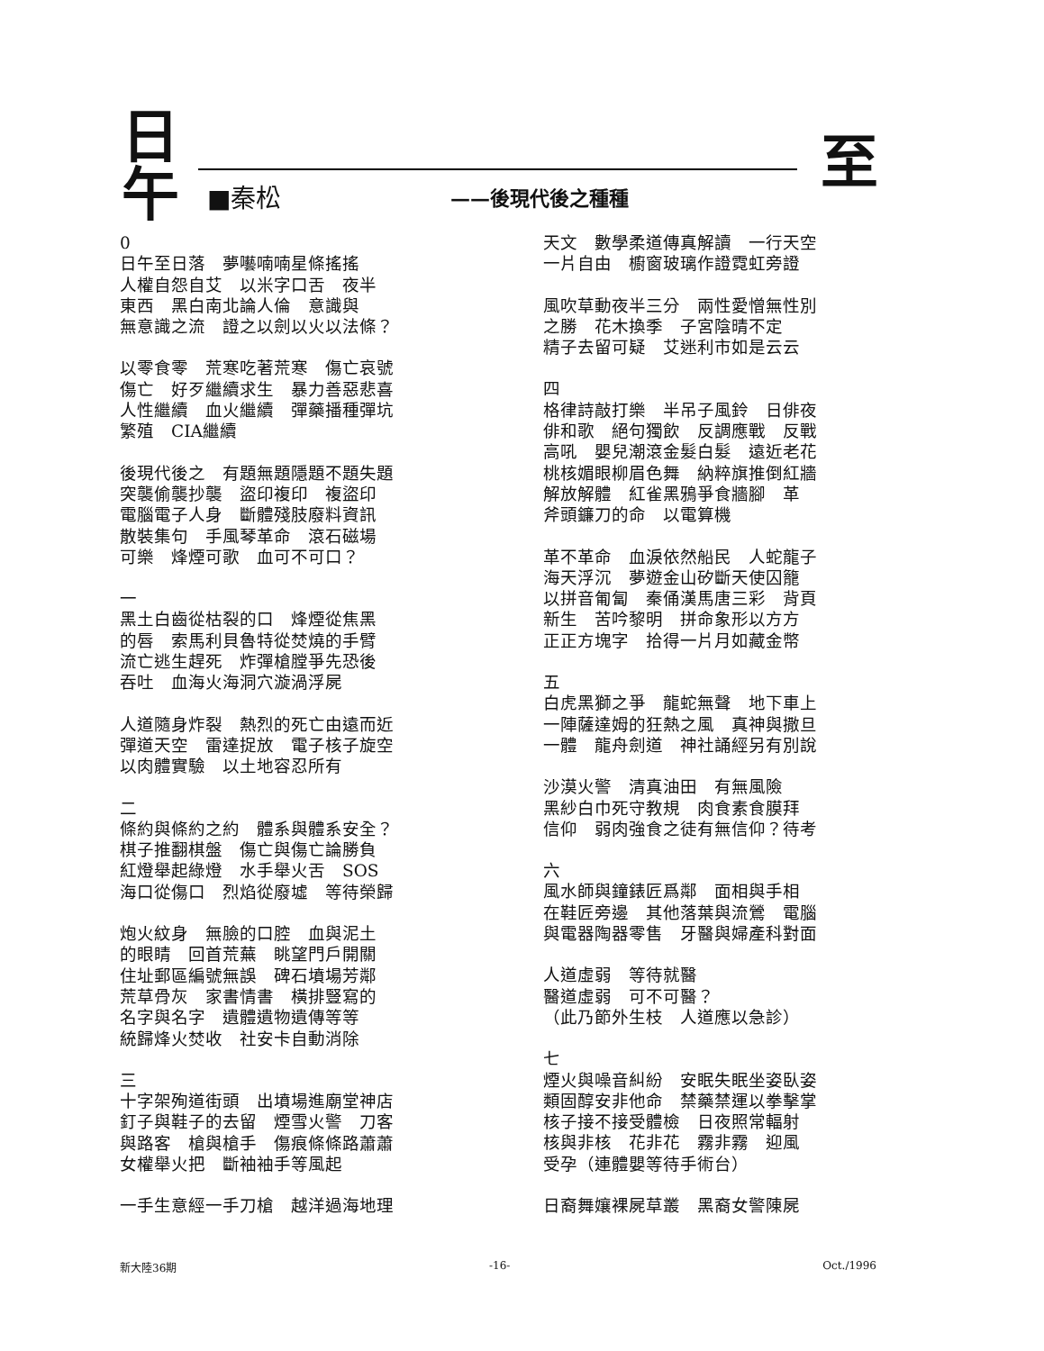日
午
至 ■秦松 ——後現代後之種種
0
日午至日落　夢囈喃喃星條搖搖
人權自怨自艾　以米字口舌　夜半
東西　黑白南北論人倫　意識與
無意識之流　證之以劍以火以法條？
以零食零　荒寒吃著荒寒　傷亡哀號
傷亡　好歹繼續求生　暴力善惡悲喜
人性繼續　血火繼續　彈藥播種彈坑
繁殖　CIA繼續
後現代後之　有題無題隱題不題失題
突襲偷襲抄襲　盜印複印　複盜印
電腦電子人身　斷體殘肢廢料資訊
散裝集句　手風琴革命　滾石磁場
可樂　烽煙可歌　血可不可口？
一
黑土白齒從枯裂的口　烽煙從焦黑
的唇　索馬利貝魯特從焚燒的手臂
流亡逃生趕死　炸彈槍膛爭先恐後
吞吐　血海火海洞穴漩渦浮屍
人道隨身炸裂　熱烈的死亡由遠而近
彈道天空　雷達捉放　電子核子旋空
以肉體實驗　以土地容忍所有
二
條約與條約之約　體系與體系安全？
棋子推翻棋盤　傷亡與傷亡論勝負
紅燈舉起綠燈　水手舉火舌　SOS
海口從傷口　烈焰從廢墟　等待榮歸
炮火紋身　無臉的口腔　血與泥土
的眼睛　回首荒蕪　眺望門戶開關
住址郵區編號無誤　碑石墳場芳鄰
荒草骨灰　家書情書　橫排豎寫的
名字與名字　遺體遺物遺傳等等
統歸烽火焚收　社安卡自動消除
三
十字架殉道街頭　出墳場進廟堂神店
釘子與鞋子的去留　煙雪火警　刀客
與路客　槍與槍手　傷痕條條路蕭蕭
女權舉火把　斷袖袖手等風起
一手生意經一手刀槍　越洋過海地理
天文　數學柔道傳真解讀　一行天空
一片自由　櫥窗玻璃作證霓虹旁證
風吹草動夜半三分　兩性愛憎無性別
之勝　花木換季　子宮陰晴不定
精子去留可疑　艾迷利市如是云云
四
格律詩敲打樂　半吊子風鈴　日俳夜
俳和歌　絕句獨飲　反調應戰　反戰
高吼　嬰兒潮滾金髮白髮　遠近老花
桃核媚眼柳眉色舞　納粹旗推倒紅牆
解放解體　紅雀黑鴉爭食牆腳　革
斧頭鐮刀的命　以電算機
革不革命　血淚依然船民　人蛇龍子
海天浮沉　夢遊金山矽斷天使囚籠
以拼音匍匐　秦俑漢馬唐三彩　背頁
新生　苦吟黎明　拼命象形以方方
正正方塊字　拾得一片月如藏金幣
五
白虎黑獅之爭　龍蛇無聲　地下車上
一陣薩達姆的狂熱之風　真神與撒旦
一體　龍舟劍道　神社誦經另有別說
沙漠火警　清真油田　有無風險
黑紗白巾死守教規　肉食素食膜拜
信仰　弱肉強食之徒有無信仰？待考
六
風水師與鐘錶匠爲鄰　面相與手相
在鞋匠旁邊　其他落葉與流鶯　電腦
與電器陶器零售　牙醫與婦產科對面
人道虛弱　等待就醫
醫道虛弱　可不可醫？
（此乃節外生枝　人道應以急診）
七
煙火與噪音糾紛　安眠失眠坐姿臥姿
類固醇安非他命　禁藥禁運以拳擊掌
核子接不接受體檢　日夜照常輻射
核與非核　花非花　霧非霧　迎風
受孕（連體嬰等待手術台）
日裔舞孃裸屍草叢　黑裔女警陳屍
新大陸36期 -16- Oct./1996